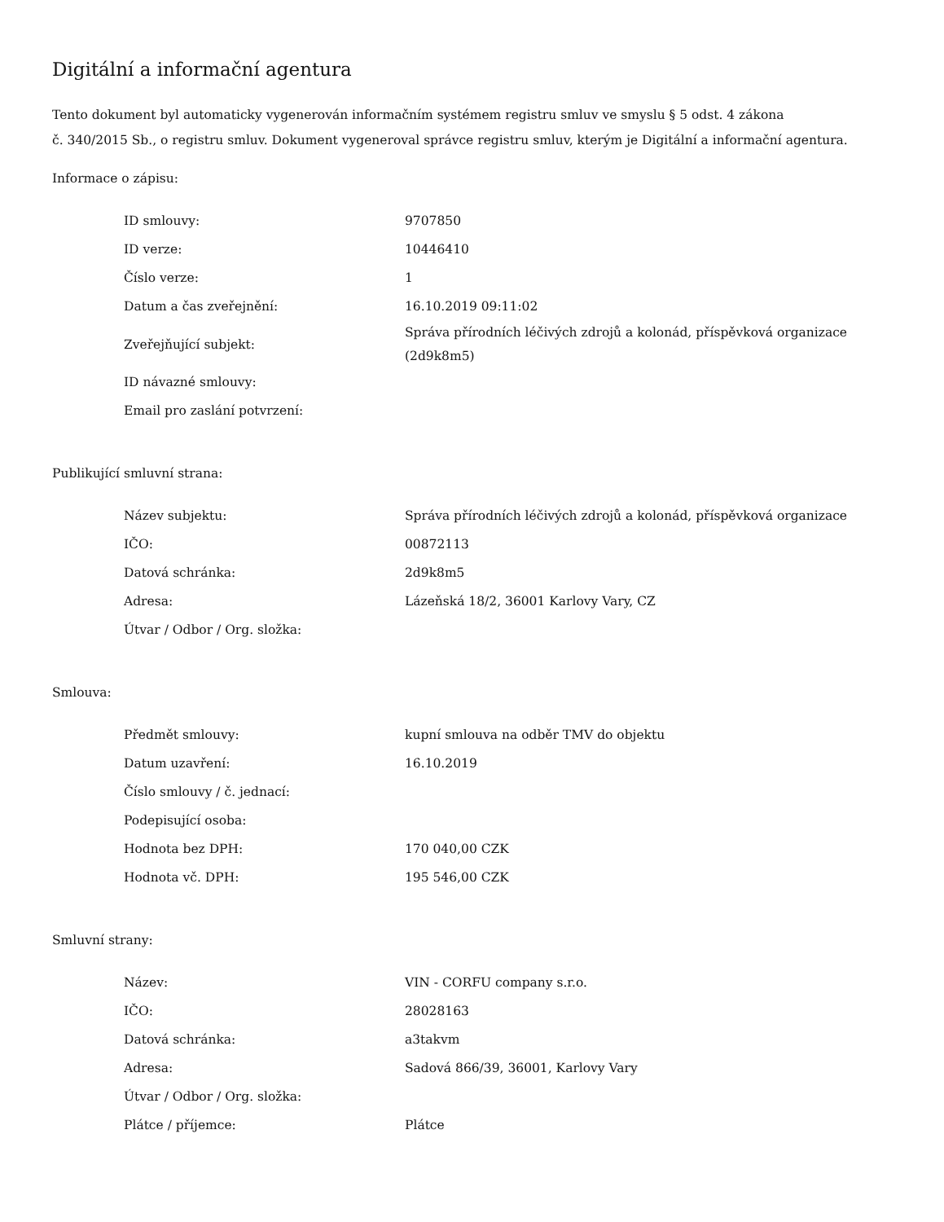Digitální a informační agentura
Tento dokument byl automaticky vygenerován informačním systémem registru smluv ve smyslu § 5 odst. 4 zákona
č. 340/2015 Sb., o registru smluv. Dokument vygeneroval správce registru smluv, kterým je Digitální a informační agentura.
Informace o zápisu:
| ID smlouvy: | 9707850 |
| ID verze: | 10446410 |
| Číslo verze: | 1 |
| Datum a čas zveřejnění: | 16.10.2019 09:11:02 |
| Zveřejňující subjekt: | Správa přírodních léčivých zdrojů a kolonád, příspěvková organizace (2d9k8m5) |
| ID návazné smlouvy: | |
| Email pro zaslání potvrzení: | |
Publikující smluvní strana:
| Název subjektu: | Správa přírodních léčivých zdrojů a kolonád, příspěvková organizace |
| IČO: | 00872113 |
| Datová schránka: | 2d9k8m5 |
| Adresa: | Lázeňská 18/2, 36001 Karlovy Vary, CZ |
| Útvar / Odbor / Org. složka: | |
Smlouva:
| Předmět smlouvy: | kupní smlouva na odběr TMV do objektu |
| Datum uzavření: | 16.10.2019 |
| Číslo smlouvy / č. jednací: | |
| Podepisující osoba: | |
| Hodnota bez DPH: | 170 040,00 CZK |
| Hodnota vč. DPH: | 195 546,00 CZK |
Smluvní strany:
| Název: | VIN - CORFU company s.r.o. |
| IČO: | 28028163 |
| Datová schránka: | a3takvm |
| Adresa: | Sadová 866/39, 36001, Karlovy Vary |
| Útvar / Odbor / Org. složka: | |
| Plátce / příjemce: | Plátce |